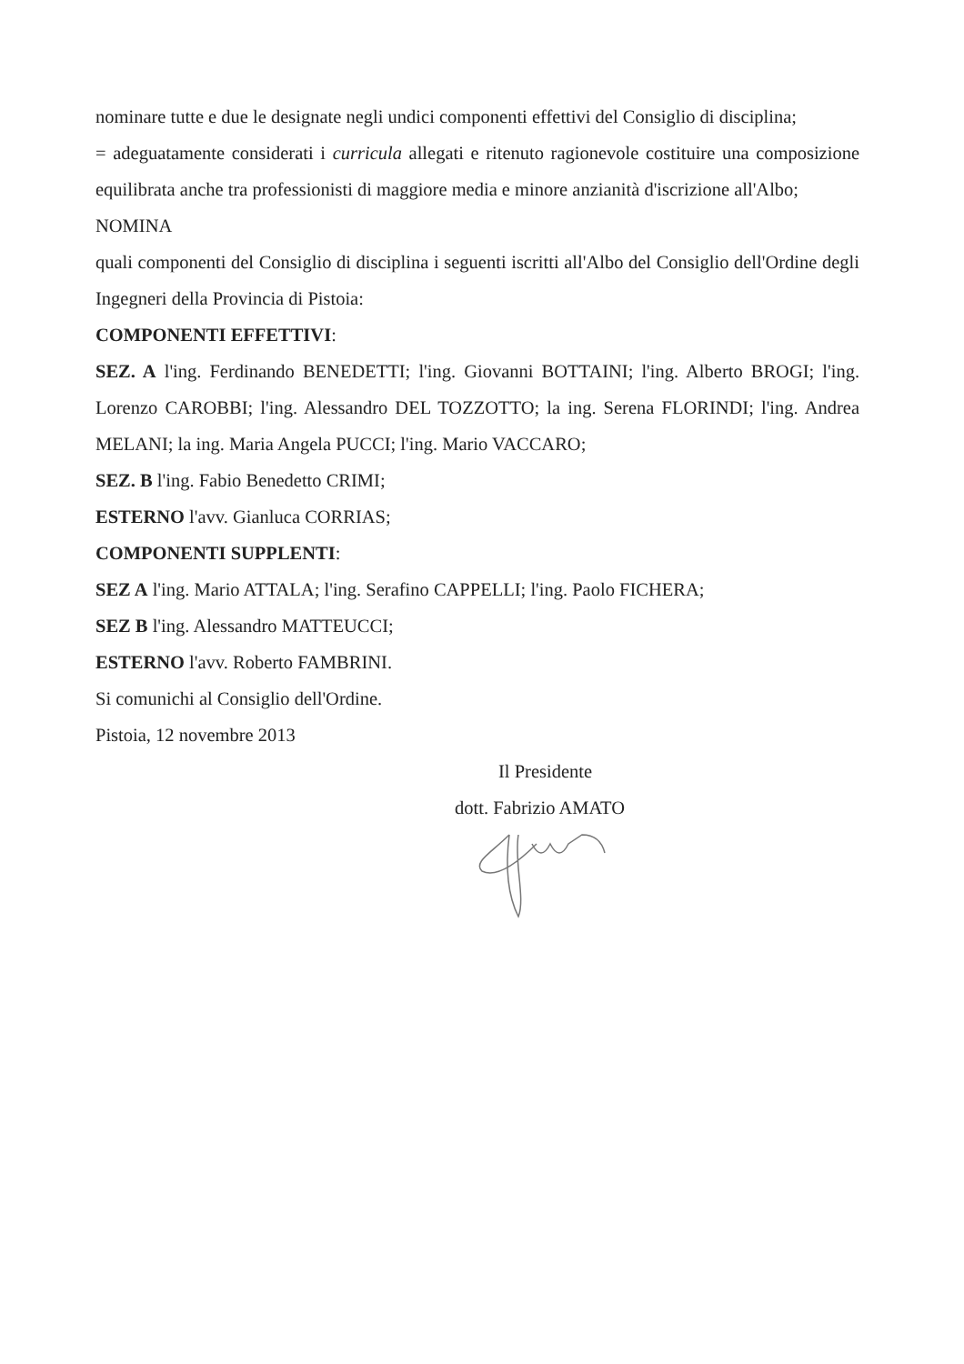nominare tutte e due le designate negli undici componenti effettivi del Consiglio di disciplina;
= adeguatamente considerati i curricula allegati e ritenuto ragionevole costituire una composizione equilibrata anche tra professionisti di maggiore media e minore anzianità d'iscrizione all'Albo;
NOMINA
quali componenti del Consiglio di disciplina i seguenti iscritti all'Albo del Consiglio dell'Ordine degli Ingegneri della Provincia di Pistoia:
COMPONENTI EFFETTIVI:
SEZ. A l'ing. Ferdinando BENEDETTI; l'ing. Giovanni BOTTAINI; l'ing. Alberto BROGI; l'ing. Lorenzo CAROBBI; l'ing. Alessandro DEL TOZZOTTO; la ing. Serena FLORINDI; l'ing. Andrea MELANI; la ing. Maria Angela PUCCI; l'ing. Mario VACCARO;
SEZ. B l'ing. Fabio Benedetto CRIMI;
ESTERNO l'avv. Gianluca CORRIAS;
COMPONENTI SUPPLENTI:
SEZ A l'ing. Mario ATTALA; l'ing. Serafino CAPPELLI; l'ing. Paolo FICHERA;
SEZ B l'ing. Alessandro MATTEUCCI;
ESTERNO l'avv. Roberto FAMBRINI.
Si comunichi al Consiglio dell'Ordine.
Pistoia, 12 novembre 2013
Il Presidente
dott. Fabrizio AMATO